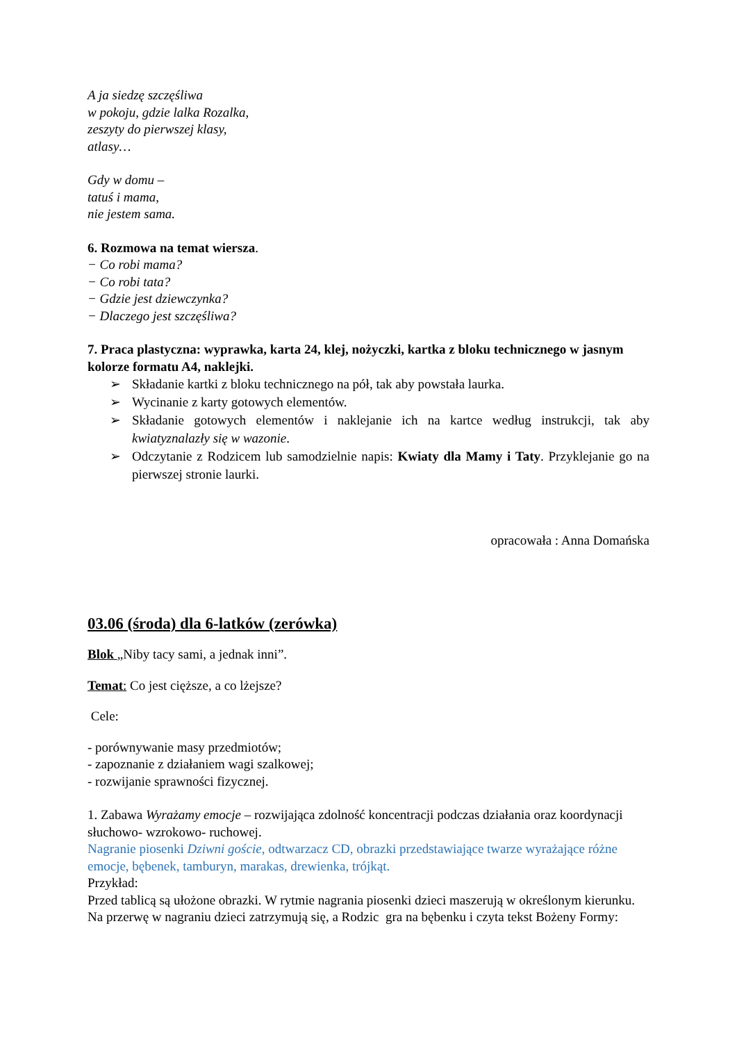A ja siedzę szczęśliwa
w pokoju, gdzie lalka Rozalka,
zeszyty do pierwszej klasy,
atlasy…
Gdy w domu –
tatuś i mama,
nie jestem sama.
6. Rozmowa na temat wiersza.
− Co robi mama?
− Co robi tata?
− Gdzie jest dziewczynka?
− Dlaczego jest szczęśliwa?
7. Praca plastyczna: wyprawka, karta 24, klej, nożyczki, kartka z bloku technicznego w jasnym kolorze formatu A4, naklejki.
➢ Składanie kartki z bloku technicznego na pół, tak aby powstała laurka.
➢ Wycinanie z karty gotowych elementów.
➢ Składanie gotowych elementów i naklejanie ich na kartce według instrukcji, tak aby kwiatyznalazły się w wazonie.
➢ Odczytanie z Rodzicem lub samodzielnie napis: Kwiaty dla Mamy i Taty. Przyklejanie go na pierwszej stronie laurki.
opracowała : Anna Domańska
03.06 (środa) dla 6-latków (zerówka)
Blok „Niby tacy sami, a jednak inni”.
Temat: Co jest cięższe, a co lżejsze?
Cele:
- porównywanie masy przedmiotów;
- zapoznanie z działaniem wagi szalkowej;
- rozwijanie sprawności fizycznej.
1. Zabawa Wyrażamy emocje – rozwijająca zdolność koncentracji podczas działania oraz koordynacji słuchowo- wzrokowo- ruchowej.
Nagranie piosenki Dziwni goście, odtwarzacz CD, obrazki przedstawiające twarze wyrażające różne emocje, bębenek, tamburyn, marakas, drewienka, trójkąt.
Przykład:
Przed tablicą są ułożone obrazki. W rytmie nagrania piosenki dzieci maszerują w określonym kierunku. Na przerwę w nagraniu dzieci zatrzymują się, a Rodzic gra na bębenku i czyta tekst Bożeny Formy: